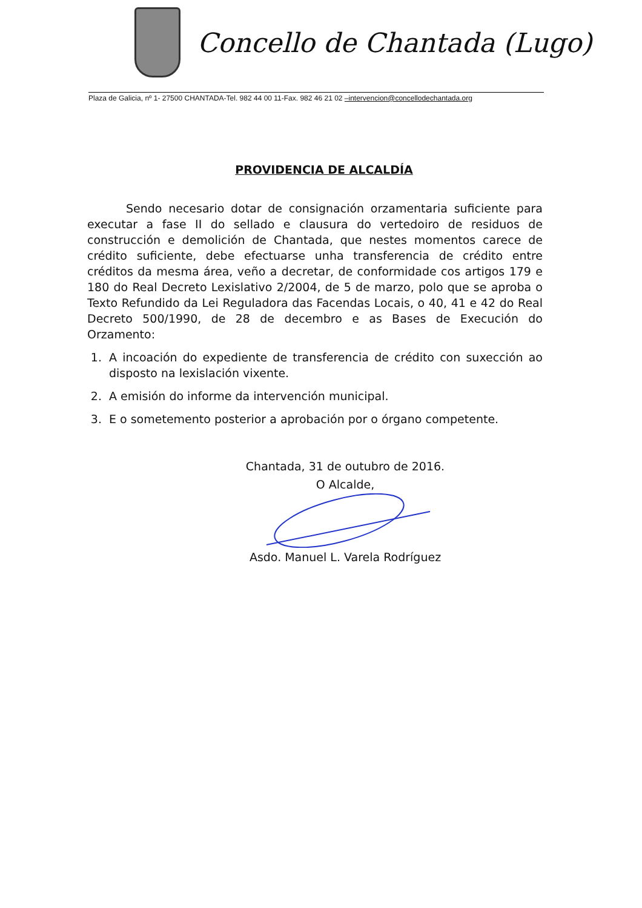Concello de Chantada (Lugo)
Plaza de Galicia, nº 1- 27500 CHANTADA-Tel. 982 44 00 11-Fax. 982 46 21 02 –intervencion@concellodechantada.org
PROVIDENCIA DE ALCALDÍA
Sendo necesario dotar de consignación orzamentaria suficiente para executar a fase II do sellado e clausura do vertedoiro de residuos de construcción e demolición de Chantada, que nestes momentos carece de crédito suficiente, debe efectuarse unha transferencia de crédito entre créditos da mesma área, veño a decretar, de conformidade cos artigos 179 e 180 do Real Decreto Lexislativo 2/2004, de 5 de marzo, polo que se aproba o Texto Refundido da Lei Reguladora das Facendas Locais, o 40, 41 e 42 do Real Decreto 500/1990, de 28 de decembro e as Bases de Execución do Orzamento:
1. A incoación do expediente de transferencia de crédito con suxección ao disposto na lexislación vixente.
2. A emisión do informe da intervención municipal.
3. E o sometemento posterior a aprobación por o órgano competente.
Chantada, 31 de outubro de 2016.
O Alcalde,
Asdo. Manuel L. Varela Rodríguez